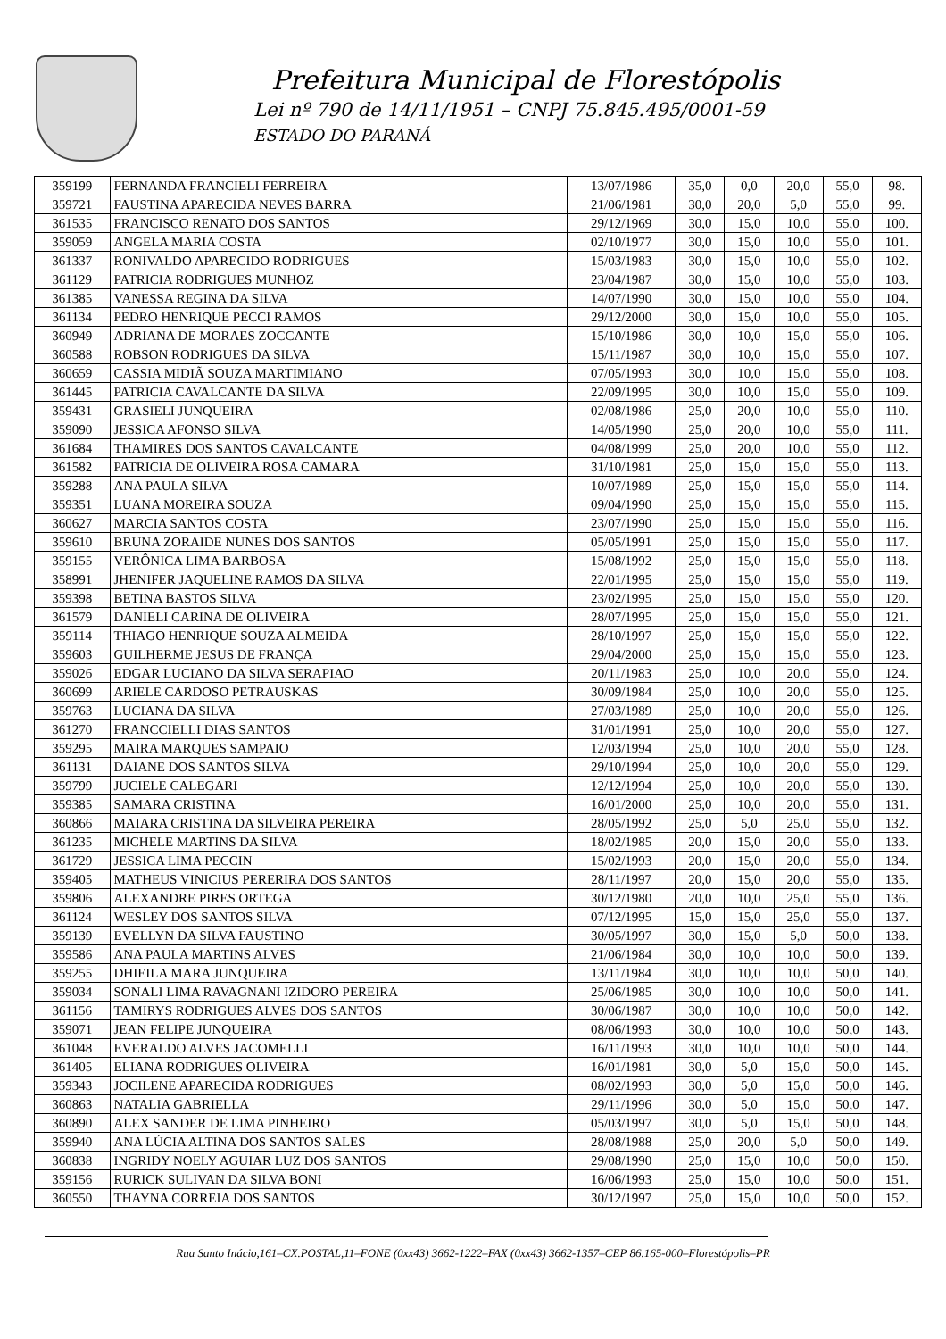Prefeitura Municipal de Florestópolis
Lei nº 790 de 14/11/1951 – CNPJ 75.845.495/0001-59
ESTADO DO PARANÁ
| 359199 | FERNANDA FRANCIELI FERREIRA | 13/07/1986 | 35,0 | 0,0 | 20,0 | 55,0 | 98. |
| 359721 | FAUSTINA APARECIDA NEVES BARRA | 21/06/1981 | 30,0 | 20,0 | 5,0 | 55,0 | 99. |
| 361535 | FRANCISCO RENATO DOS SANTOS | 29/12/1969 | 30,0 | 15,0 | 10,0 | 55,0 | 100. |
| 359059 | ANGELA MARIA COSTA | 02/10/1977 | 30,0 | 15,0 | 10,0 | 55,0 | 101. |
| 361337 | RONIVALDO APARECIDO RODRIGUES | 15/03/1983 | 30,0 | 15,0 | 10,0 | 55,0 | 102. |
| 361129 | PATRICIA RODRIGUES MUNHOZ | 23/04/1987 | 30,0 | 15,0 | 10,0 | 55,0 | 103. |
| 361385 | VANESSA REGINA DA SILVA | 14/07/1990 | 30,0 | 15,0 | 10,0 | 55,0 | 104. |
| 361134 | PEDRO HENRIQUE PECCI RAMOS | 29/12/2000 | 30,0 | 15,0 | 10,0 | 55,0 | 105. |
| 360949 | ADRIANA DE MORAES ZOCCANTE | 15/10/1986 | 30,0 | 10,0 | 15,0 | 55,0 | 106. |
| 360588 | ROBSON RODRIGUES DA SILVA | 15/11/1987 | 30,0 | 10,0 | 15,0 | 55,0 | 107. |
| 360659 | CASSIA MIDIÃ SOUZA MARTIMIANO | 07/05/1993 | 30,0 | 10,0 | 15,0 | 55,0 | 108. |
| 361445 | PATRICIA CAVALCANTE DA SILVA | 22/09/1995 | 30,0 | 10,0 | 15,0 | 55,0 | 109. |
| 359431 | GRASIELI JUNQUEIRA | 02/08/1986 | 25,0 | 20,0 | 10,0 | 55,0 | 110. |
| 359090 | JESSICA AFONSO SILVA | 14/05/1990 | 25,0 | 20,0 | 10,0 | 55,0 | 111. |
| 361684 | THAMIRES DOS SANTOS CAVALCANTE | 04/08/1999 | 25,0 | 20,0 | 10,0 | 55,0 | 112. |
| 361582 | PATRICIA DE OLIVEIRA ROSA CAMARA | 31/10/1981 | 25,0 | 15,0 | 15,0 | 55,0 | 113. |
| 359288 | ANA PAULA SILVA | 10/07/1989 | 25,0 | 15,0 | 15,0 | 55,0 | 114. |
| 359351 | LUANA MOREIRA SOUZA | 09/04/1990 | 25,0 | 15,0 | 15,0 | 55,0 | 115. |
| 360627 | MARCIA SANTOS COSTA | 23/07/1990 | 25,0 | 15,0 | 15,0 | 55,0 | 116. |
| 359610 | BRUNA ZORAIDE NUNES DOS SANTOS | 05/05/1991 | 25,0 | 15,0 | 15,0 | 55,0 | 117. |
| 359155 | VERÔNICA LIMA BARBOSA | 15/08/1992 | 25,0 | 15,0 | 15,0 | 55,0 | 118. |
| 358991 | JHENIFER JAQUELINE RAMOS DA SILVA | 22/01/1995 | 25,0 | 15,0 | 15,0 | 55,0 | 119. |
| 359398 | BETINA BASTOS SILVA | 23/02/1995 | 25,0 | 15,0 | 15,0 | 55,0 | 120. |
| 361579 | DANIELI CARINA DE OLIVEIRA | 28/07/1995 | 25,0 | 15,0 | 15,0 | 55,0 | 121. |
| 359114 | THIAGO HENRIQUE SOUZA ALMEIDA | 28/10/1997 | 25,0 | 15,0 | 15,0 | 55,0 | 122. |
| 359603 | GUILHERME JESUS DE FRANÇA | 29/04/2000 | 25,0 | 15,0 | 15,0 | 55,0 | 123. |
| 359026 | EDGAR LUCIANO DA SILVA SERAPIAO | 20/11/1983 | 25,0 | 10,0 | 20,0 | 55,0 | 124. |
| 360699 | ARIELE CARDOSO PETRAUSKAS | 30/09/1984 | 25,0 | 10,0 | 20,0 | 55,0 | 125. |
| 359763 | LUCIANA DA SILVA | 27/03/1989 | 25,0 | 10,0 | 20,0 | 55,0 | 126. |
| 361270 | FRANCCIELLI DIAS SANTOS | 31/01/1991 | 25,0 | 10,0 | 20,0 | 55,0 | 127. |
| 359295 | MAIRA MARQUES SAMPAIO | 12/03/1994 | 25,0 | 10,0 | 20,0 | 55,0 | 128. |
| 361131 | DAIANE DOS SANTOS SILVA | 29/10/1994 | 25,0 | 10,0 | 20,0 | 55,0 | 129. |
| 359799 | JUCIELE CALEGARI | 12/12/1994 | 25,0 | 10,0 | 20,0 | 55,0 | 130. |
| 359385 | SAMARA CRISTINA | 16/01/2000 | 25,0 | 10,0 | 20,0 | 55,0 | 131. |
| 360866 | MAIARA CRISTINA DA SILVEIRA PEREIRA | 28/05/1992 | 25,0 | 5,0 | 25,0 | 55,0 | 132. |
| 361235 | MICHELE MARTINS DA SILVA | 18/02/1985 | 20,0 | 15,0 | 20,0 | 55,0 | 133. |
| 361729 | JESSICA LIMA PECCIN | 15/02/1993 | 20,0 | 15,0 | 20,0 | 55,0 | 134. |
| 359405 | MATHEUS VINICIUS PERERIRA DOS SANTOS | 28/11/1997 | 20,0 | 15,0 | 20,0 | 55,0 | 135. |
| 359806 | ALEXANDRE PIRES ORTEGA | 30/12/1980 | 20,0 | 10,0 | 25,0 | 55,0 | 136. |
| 361124 | WESLEY DOS SANTOS SILVA | 07/12/1995 | 15,0 | 15,0 | 25,0 | 55,0 | 137. |
| 359139 | EVELLYN DA SILVA FAUSTINO | 30/05/1997 | 30,0 | 15,0 | 5,0 | 50,0 | 138. |
| 359586 | ANA PAULA MARTINS ALVES | 21/06/1984 | 30,0 | 10,0 | 10,0 | 50,0 | 139. |
| 359255 | DHIEILA MARA JUNQUEIRA | 13/11/1984 | 30,0 | 10,0 | 10,0 | 50,0 | 140. |
| 359034 | SONALI LIMA RAVAGNANI IZIDORO PEREIRA | 25/06/1985 | 30,0 | 10,0 | 10,0 | 50,0 | 141. |
| 361156 | TAMIRYS RODRIGUES ALVES DOS SANTOS | 30/06/1987 | 30,0 | 10,0 | 10,0 | 50,0 | 142. |
| 359071 | JEAN FELIPE JUNQUEIRA | 08/06/1993 | 30,0 | 10,0 | 10,0 | 50,0 | 143. |
| 361048 | EVERALDO ALVES JACOMELLI | 16/11/1993 | 30,0 | 10,0 | 10,0 | 50,0 | 144. |
| 361405 | ELIANA RODRIGUES OLIVEIRA | 16/01/1981 | 30,0 | 5,0 | 15,0 | 50,0 | 145. |
| 359343 | JOCILENE APARECIDA RODRIGUES | 08/02/1993 | 30,0 | 5,0 | 15,0 | 50,0 | 146. |
| 360863 | NATALIA GABRIELLA | 29/11/1996 | 30,0 | 5,0 | 15,0 | 50,0 | 147. |
| 360890 | ALEX SANDER DE LIMA PINHEIRO | 05/03/1997 | 30,0 | 5,0 | 15,0 | 50,0 | 148. |
| 359940 | ANA LÚCIA ALTINA DOS SANTOS SALES | 28/08/1988 | 25,0 | 20,0 | 5,0 | 50,0 | 149. |
| 360838 | INGRIDY NOELY AGUIAR LUZ DOS SANTOS | 29/08/1990 | 25,0 | 15,0 | 10,0 | 50,0 | 150. |
| 359156 | RURICK SULIVAN DA SILVA BONI | 16/06/1993 | 25,0 | 15,0 | 10,0 | 50,0 | 151. |
| 360550 | THAYNA CORREIA DOS SANTOS | 30/12/1997 | 25,0 | 15,0 | 10,0 | 50,0 | 152. |
Rua Santo Inácio,161–CX.POSTAL,11–FONE (0xx43) 3662-1222–FAX (0xx43) 3662-1357–CEP 86.165-000–Florestópolis–PR